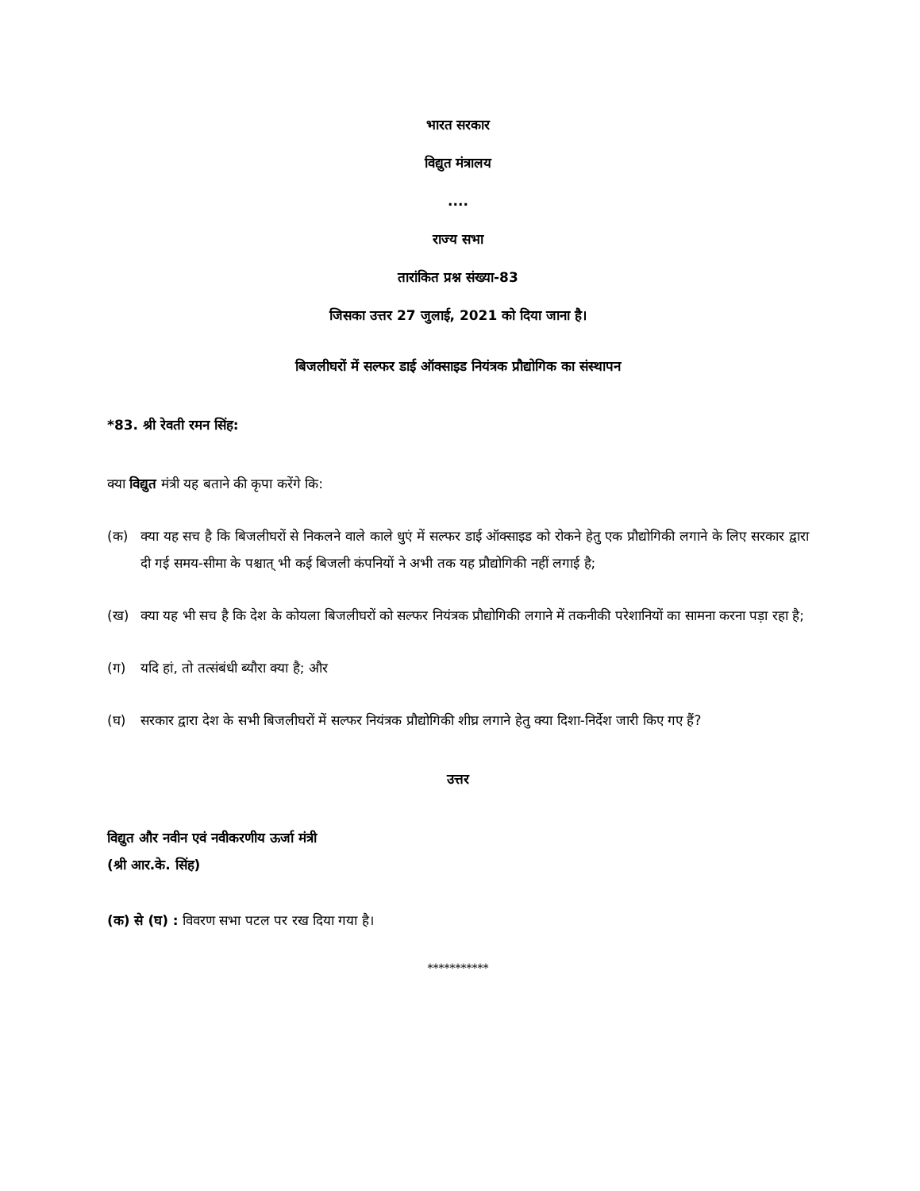भारत सरकार
विद्युत मंत्रालय
....
राज्य सभा
तारांकित प्रश्न संख्या-83
जिसका उत्तर 27 जुलाई, 2021 को दिया जाना है।
बिजलीघरों में सल्फर डाई ऑक्साइड नियंत्रक प्रौद्योगिक का संस्थापन
*83. श्री रेवती रमन सिंह:
क्या विद्युत मंत्री यह बताने की कृपा करेंगे कि:
(क) क्या यह सच है कि बिजलीघरों से निकलने वाले काले धुएं में सल्फर डाई ऑक्साइड को रोकने हेतु एक प्रौद्योगिकी लगाने के लिए सरकार द्वारा दी गई समय-सीमा के पश्चात् भी कई बिजली कंपनियों ने अभी तक यह प्रौद्योगिकी नहीं लगाई है;
(ख) क्या यह भी सच है कि देश के कोयला बिजलीघरों को सल्फर नियंत्रक प्रौद्योगिकी लगाने में तकनीकी परेशानियों का सामना करना पड़ा रहा है;
(ग) यदि हां, तो तत्संबंधी ब्यौरा क्या है; और
(घ) सरकार द्वारा देश के सभी बिजलीघरों में सल्फर नियंत्रक प्रौद्योगिकी शीघ्र लगाने हेतु क्या दिशा-निर्देश जारी किए गए हैं?
उत्तर
विद्युत और नवीन एवं नवीकरणीय ऊर्जा मंत्री
(श्री आर.के. सिंह)
(क) से (घ) : विवरण सभा पटल पर रख दिया गया है।
***********